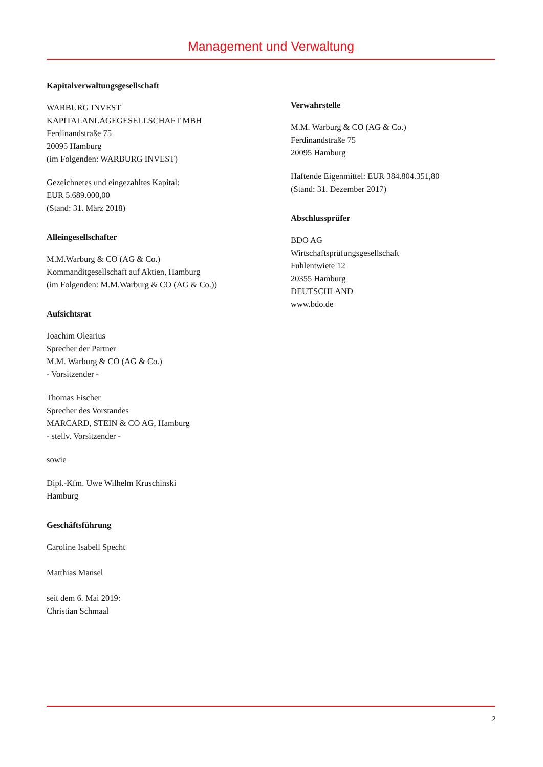Management und Verwaltung
Kapitalverwaltungsgesellschaft
WARBURG INVEST
KAPITALANLAGEGESELLSCHAFT MBH
Ferdinandstraße 75
20095 Hamburg
(im Folgenden: WARBURG INVEST)
Gezeichnetes und eingezahltes Kapital:
EUR 5.689.000,00
(Stand: 31. März 2018)
Alleingesellschafter
M.M.Warburg & CO (AG & Co.)
Kommanditgesellschaft auf Aktien, Hamburg
(im Folgenden: M.M.Warburg & CO (AG & Co.))
Aufsichtsrat
Joachim Olearius
Sprecher der Partner
M.M. Warburg & CO (AG & Co.)
- Vorsitzender -
Thomas Fischer
Sprecher des Vorstandes
MARCARD, STEIN & CO AG, Hamburg
- stellv. Vorsitzender -
sowie
Dipl.-Kfm. Uwe Wilhelm Kruschinski
Hamburg
Geschäftsführung
Caroline Isabell Specht
Matthias Mansel
seit dem 6. Mai 2019:
Christian Schmaal
Verwahrstelle
M.M. Warburg & CO (AG & Co.)
Ferdinandstraße 75
20095 Hamburg
Haftende Eigenmittel: EUR 384.804.351,80
(Stand: 31. Dezember 2017)
Abschlussprüfer
BDO AG
Wirtschaftsprüfungsgesellschaft
Fuhlentwiete 12
20355 Hamburg
DEUTSCHLAND
www.bdo.de
2